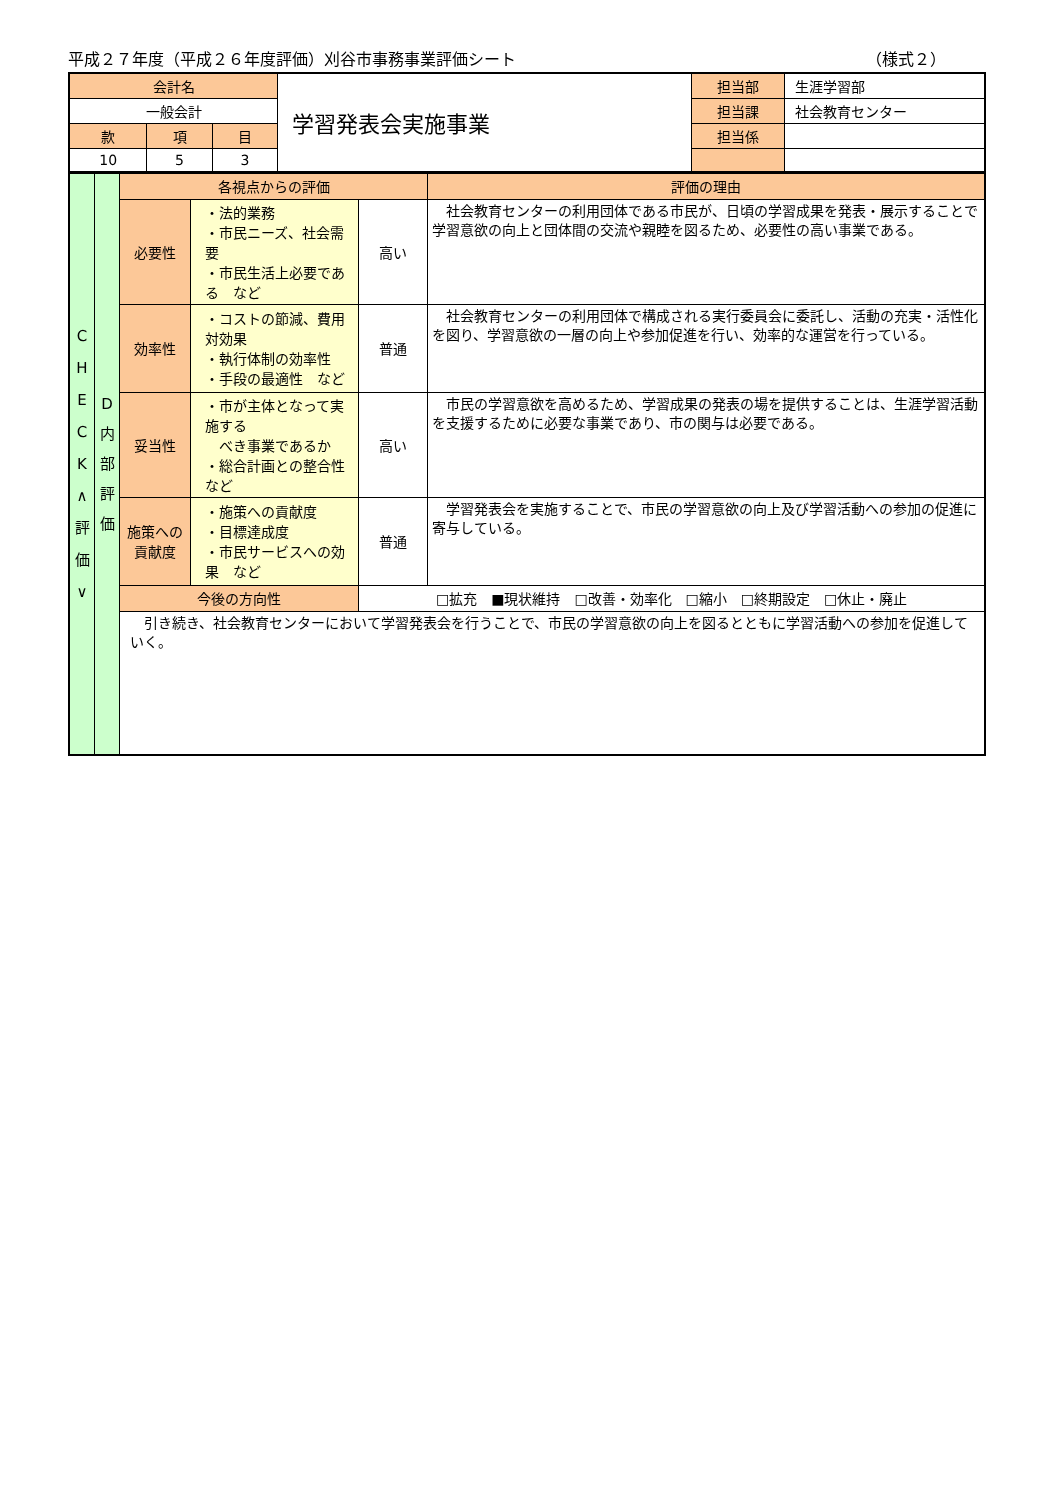平成２７年度（平成２６年度評価）刈谷市事務事業評価シート （様式２）
| 会計名 | | | 学習発表会実施事業 | 担当部 | 生涯学習部 |
| 一般会計 | | | | 担当課 | 社会教育センター |
| 款 | 項 | 目 | | 担当係 | |
| 10 | 5 | 3 | | | |
| C H E C K ∧ 評 価 ∨ | D 内 部 評 価 | 各視点からの評価 | | | | 評価の理由 |
| | | 必要性 | ・法的業務 ・市民ニーズ、社会需要 ・市民生活上必要である など | | 高い | 社会教育センターの利用団体である市民が、日頃の学習成果を発表・展示することで学習意欲の向上と団体間の交流や親睦を図るため、必要性の高い事業である。 |
| | | 効率性 | ・コストの節減、費用対効果 ・執行体制の効率性 ・手段の最適性 など | | 普通 | 社会教育センターの利用団体で構成される実行委員会に委託し、活動の充実・活性化を図り、学習意欲の一層の向上や参加促進を行い、効率的な運営を行っている。 |
| | | 妥当性 | ・市が主体となって実施する べき事業であるか ・総合計画との整合性 など | | 高い | 市民の学習意欲を高めるため、学習成果の発表の場を提供することは、生涯学習活動を支援するために必要な事業であり、市の関与は必要である。 |
| | | 施策への 貢献度 | ・施策への貢献度 ・目標達成度 ・市民サービスへの効果 など | | 普通 | 学習発表会を実施することで、市民の学習意欲の向上及び学習活動への参加の促進に寄与している。 |
| | | 今後の方向性 | | □拡充 ■現状維持 □改善・効率化 □縮小 □終期設定 □休止・廃止 | | |
| | | 引き続き、社会教育センターにおいて学習発表会を行うことで、市民の学習意欲の向上を図るとともに学習活動への参加を促進していく。 | | | | |